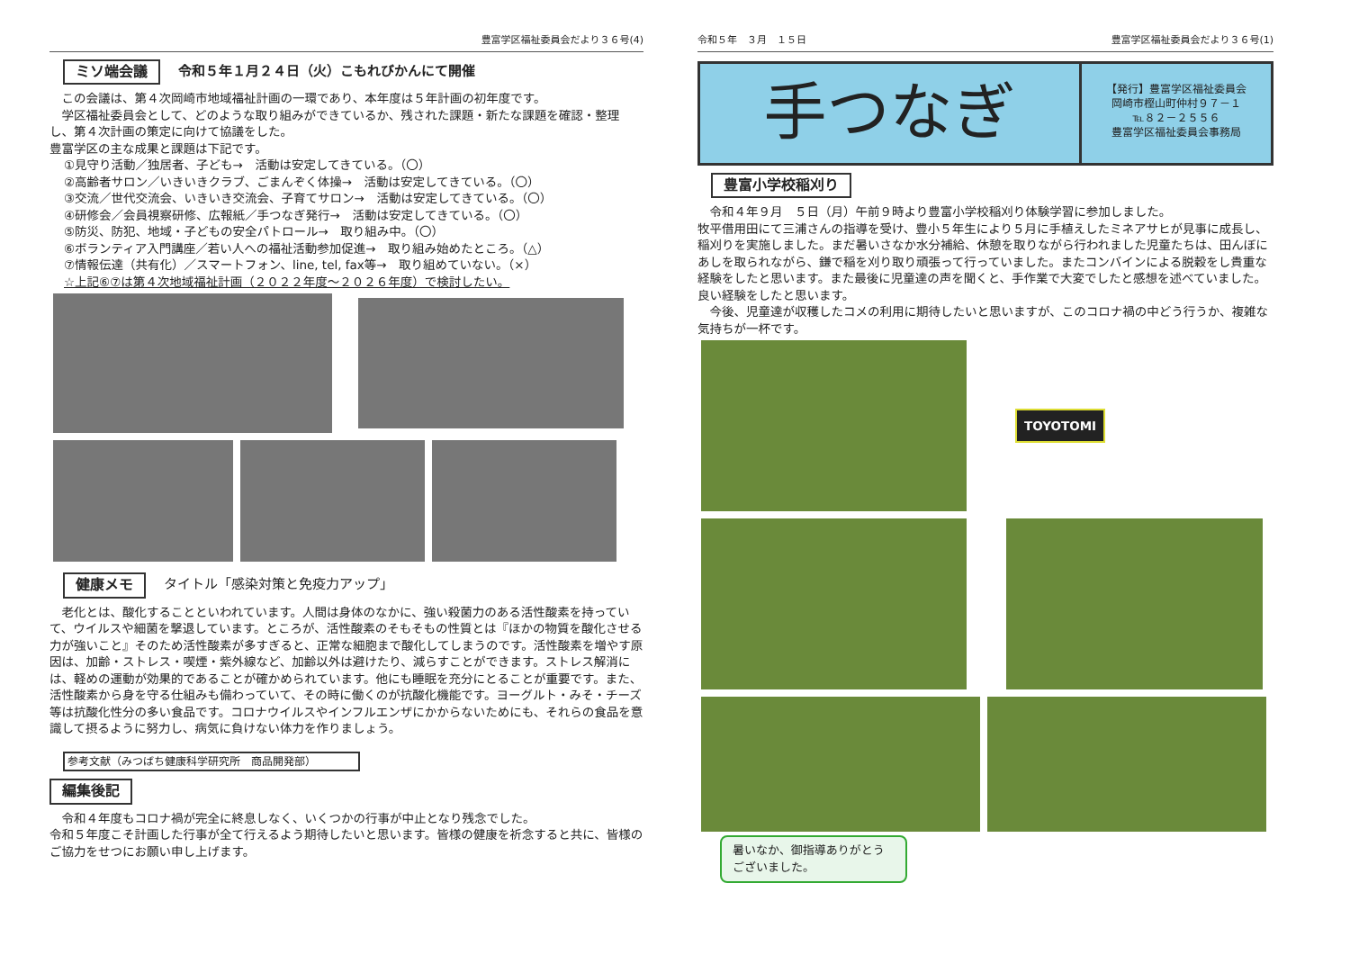豊富学区福祉委員会だより３６号(4)
ミソ端会議 令和５年１月２４日（火）こもれびかんにて開催
この会議は、第４次岡崎市地域福祉計画の一環であり、本年度は５年計画の初年度です。
学区福祉委員会として、どのような取り組みができているか、残された課題・新たな課題を確認・整理し、第４次計画の策定に向けて協議をした。
豊富学区の主な成果と課題は下記です。
①見守り活動／独居者、子ども→　活動は安定してきている。（〇）
②高齢者サロン／いきいきクラブ、ごまんぞく体操→　活動は安定してきている。（〇）
③交流／世代交流会、いきいき交流会、子育てサロン→　活動は安定してきている。（〇）
④研修会／会員視察研修、広報紙／手つなぎ発行→　活動は安定してきている。（〇）
⑤防災、防犯、地域・子どもの安全パトロール→　取り組み中。（〇）
⑥ボランティア入門講座／若い人への福祉活動参加促進→　取り組み始めたところ。（△）
⑦情報伝達（共有化）／スマートフォン、line, tel, fax等→　取り組めていない。（×）
☆上記⑥⑦は第４次地域福祉計画（２０２２年度～２０２６年度）で検討したい。
健康メモ タイトル「感染対策と免疫力アップ」
老化とは、酸化することといわれています。人間は身体のなかに、強い殺菌力のある活性酸素を持っていて、ウイルスや細菌を撃退しています。ところが、活性酸素のそもそもの性質とは『ほかの物質を酸化させる力が強いこと』そのため活性酸素が多すぎると、正常な細胞まで酸化してしまうのです。活性酸素を増やす原因は、加齢・ストレス・喫煙・紫外線など、加齢以外は避けたり、減らすことができます。ストレス解消には、軽めの運動が効果的であることが確かめられています。他にも睡眠を充分にとることが重要です。また、活性酸素から身を守る仕組みも備わっていて、その時に働くのが抗酸化機能です。ヨーグルト・みそ・チーズ等は抗酸化性分の多い食品です。コロナウイルスやインフルエンザにかからないためにも、それらの食品を意識して摂るように努力し、病気に負けない体力を作りましょう。
参考文献（みつばち健康科学研究所　商品開発部）
編集後記
令和４年度もコロナ禍が完全に終息しなく、いくつかの行事が中止となり残念でした。
令和５年度こそ計画した行事が全て行えるよう期待したいと思います。皆様の健康を祈念すると共に、皆様のご協力をせつにお願い申し上げます。
令和５年　３月　１５日 豊富学区福祉委員会だより３６号(1)
手つなぎ
【発行】豊富学区福祉委員会
岡崎市樫山町仲村９７－１
℡８２－２５５６
豊富学区福祉委員会事務局
豊富小学校稲刈り
令和４年９月　５日（月）午前９時より豊富小学校稲刈り体験学習に参加しました。
牧平借用田にて三浦さんの指導を受け、豊小５年生により５月に手植えしたミネアサヒが見事に成長し、稲刈りを実施しました。まだ暑いさなか水分補給、休憩を取りながら行われました児童たちは、田んぼにあしを取られながら、鎌で稲を刈り取り頑張って行っていました。またコンバインによる脱穀をし貴重な経験をしたと思います。また最後に児童達の声を聞くと、手作業で大変でしたと感想を述べていました。良い経験をしたと思います。
今後、児童達が収穫したコメの利用に期待したいと思いますが、このコロナ禍の中どう行うか、複雑な気持ちが一杯です。
TOYOTOMI
暑いなか、御指導ありがとうございました。